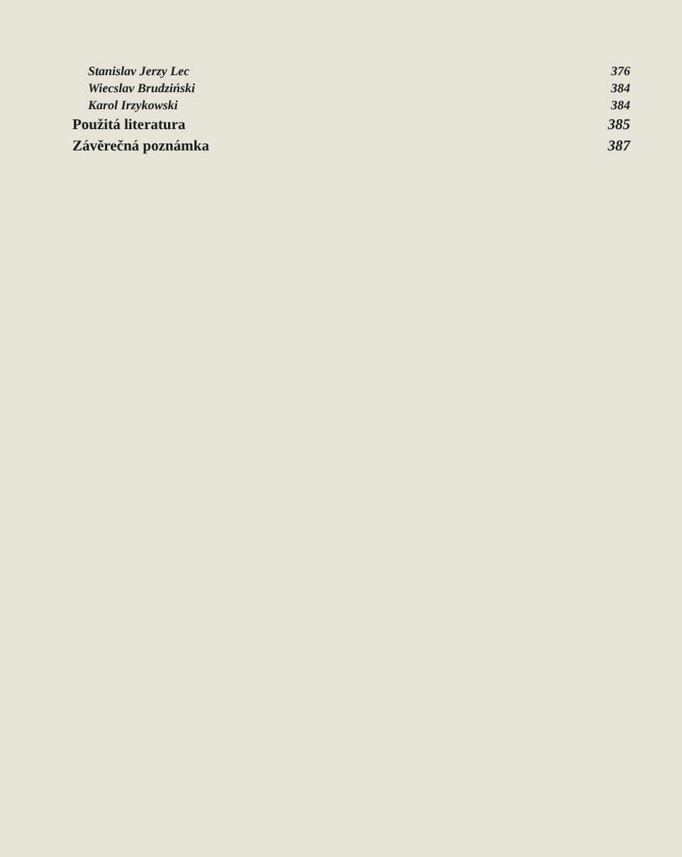Stanislav Jerzy Lec 376
Wiecslav Brudziński 384
Karol Irzykowski 384
Použitá literatura 385
Závěrečná poznámka 387